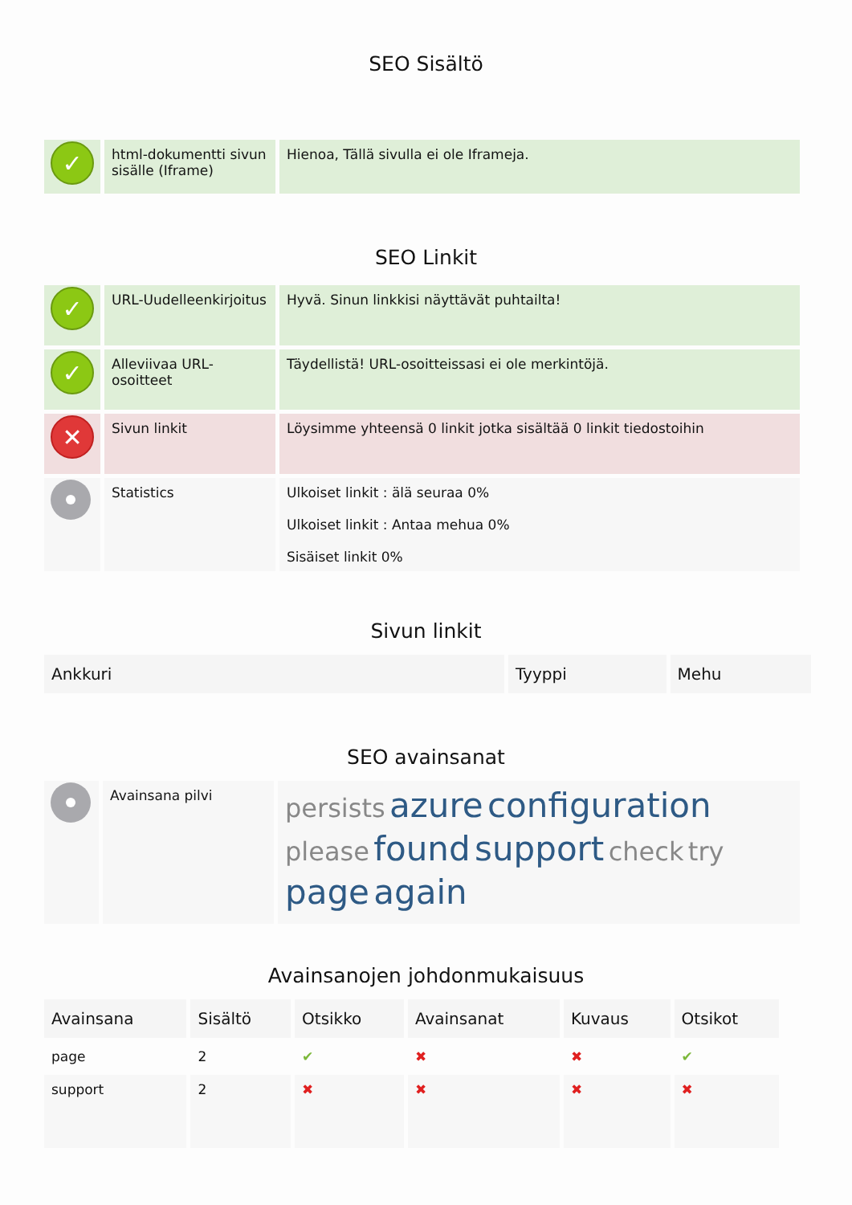SEO Sisältö
| ✓ | html-dokumentti sivun sisälle (Iframe) | Hienoa, Tällä sivulla ei ole Iframeja. |
SEO Linkit
| ✓ | URL-Uudelleenkirjoitus | Hyvä. Sinun linkkisi näyttävät puhtailta! |
| ✓ | Alleviivaa URL-osoitteet | Täydellistä! URL-osoitteissasi ei ole merkintöjä. |
| ✕ | Sivun linkit | Löysimme yhteensä 0 linkit jotka sisältää 0 linkit tiedostoihin |
| | Statistics | Ulkoiset linkit : älä seuraa 0% Ulkoiset linkit : Antaa mehua 0% Sisäiset linkit 0% |
Sivun linkit
| Ankkuri | Tyyppi | Mehu |
| --- | --- | --- |
SEO avainsanat
| | Avainsana pilvi | persists azure configuration please found support check try page again |
Avainsanojen johdonmukaisuus
| Avainsana | Sisältö | Otsikko | Avainsanat | Kuvaus | Otsikot |
| --- | --- | --- | --- | --- | --- |
| page | 2 | ✔ | ✖ | ✖ | ✔ |
| support | 2 | ✖ | ✖ | ✖ | ✖ |